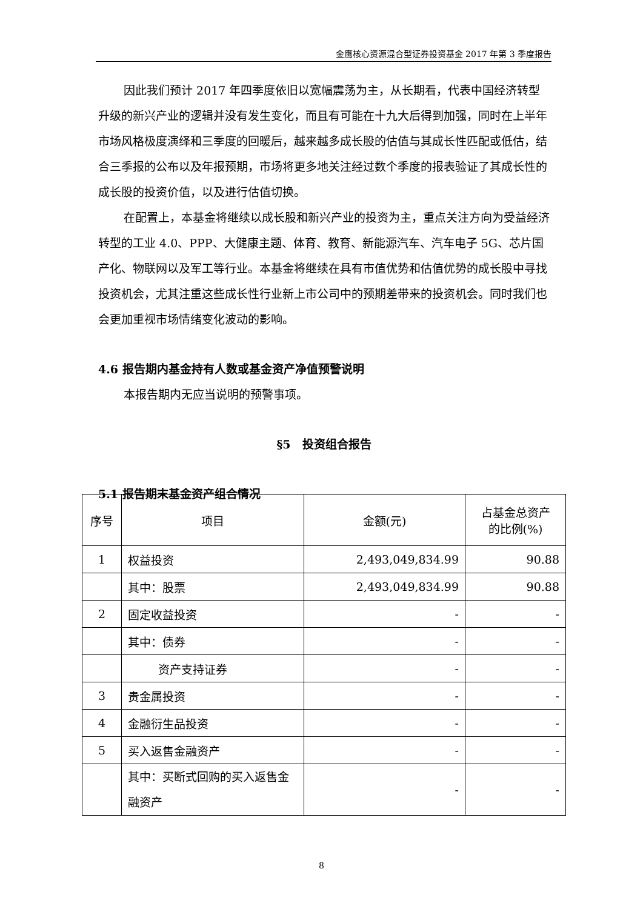金鹰核心资源混合型证券投资基金 2017 年第 3 季度报告
因此我们预计 2017 年四季度依旧以宽幅震荡为主，从长期看，代表中国经济转型升级的新兴产业的逻辑并没有发生变化，而且有可能在十九大后得到加强，同时在上半年市场风格极度演绎和三季度的回暖后，越来越多成长股的估值与其成长性匹配或低估，结合三季报的公布以及年报预期，市场将更多地关注经过数个季度的报表验证了其成长性的成长股的投资价值，以及进行估值切换。
在配置上，本基金将继续以成长股和新兴产业的投资为主，重点关注方向为受益经济转型的工业 4.0、PPP、大健康主题、体育、教育、新能源汽车、汽车电子 5G、芯片国产化、物联网以及军工等行业。本基金将继续在具有市值优势和估值优势的成长股中寻找投资机会，尤其注重这些成长性行业新上市公司中的预期差带来的投资机会。同时我们也会更加重视市场情绪变化波动的影响。
4.6 报告期内基金持有人数或基金资产净值预警说明
本报告期内无应当说明的预警事项。
§5　投资组合报告
5.1 报告期末基金资产组合情况
| 序号 | 项目 | 金额(元) | 占基金总资产 的比例(%) |
| --- | --- | --- | --- |
| 1 | 权益投资 | 2,493,049,834.99 | 90.88 |
| | 其中：股票 | 2,493,049,834.99 | 90.88 |
| 2 | 固定收益投资 | - | - |
| | 其中：债券 | - | - |
| | 资产支持证券 | - | - |
| 3 | 贵金属投资 | - | - |
| 4 | 金融衍生品投资 | - | - |
| 5 | 买入返售金融资产 | - | - |
| | 其中：买断式回购的买入返售金融资产 | - | - |
8